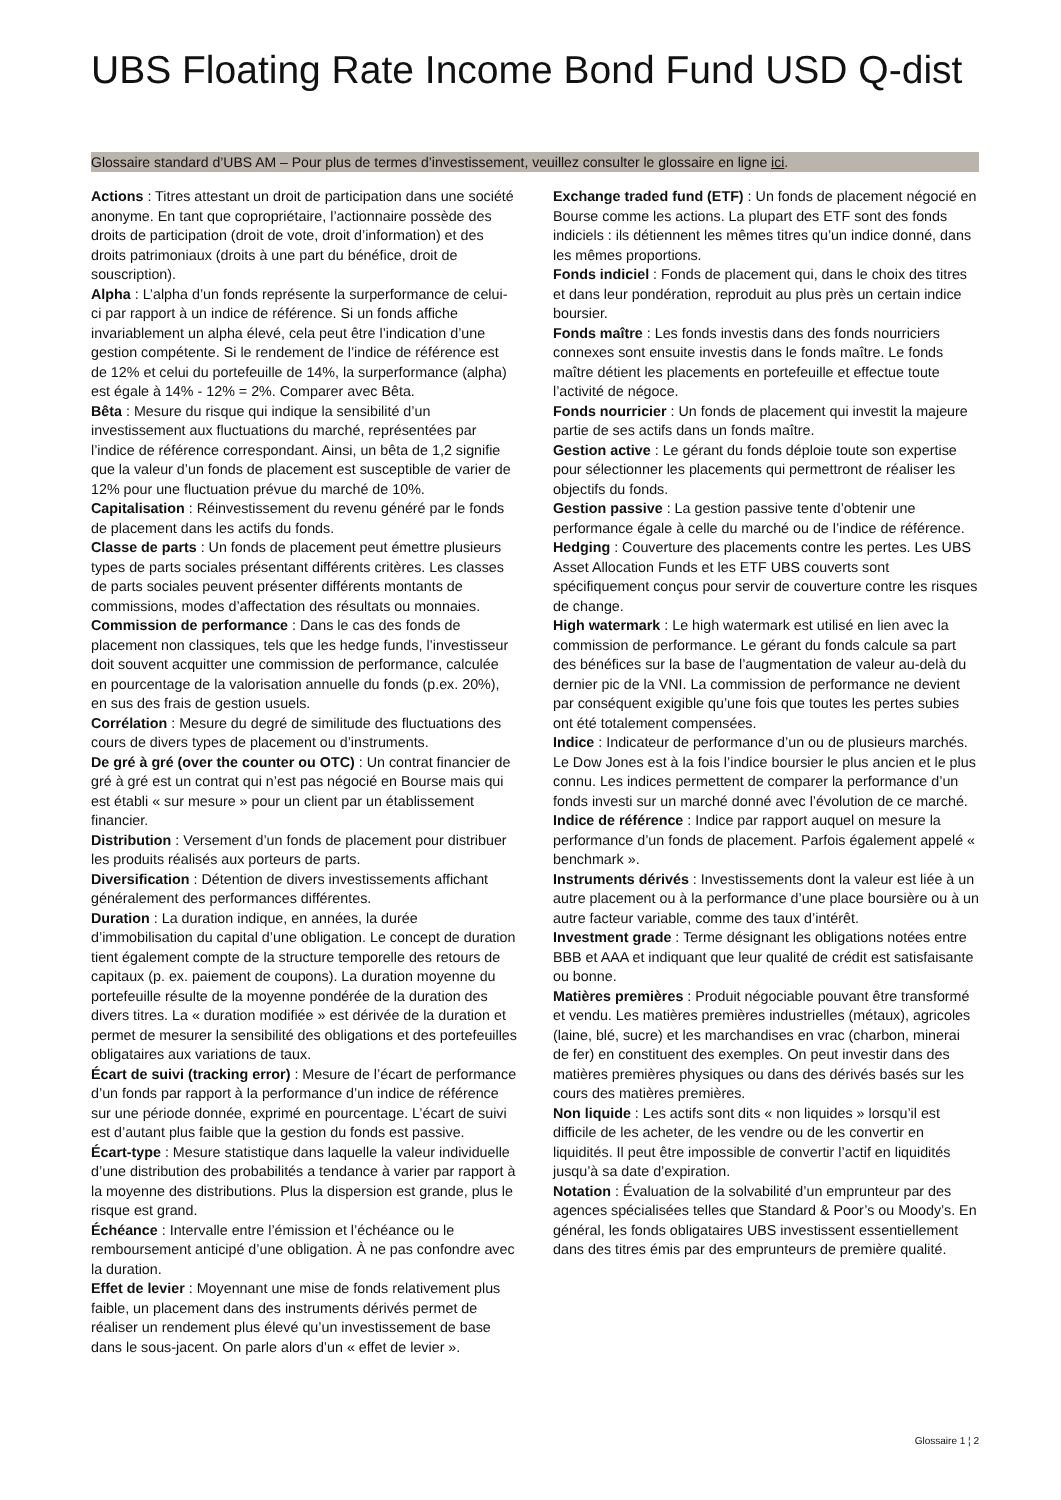UBS Floating Rate Income Bond Fund USD Q-dist
Glossaire standard d’UBS AM – Pour plus de termes d’investissement, veuillez consulter le glossaire en ligne ici.
Actions : Titres attestant un droit de participation dans une société anonyme. En tant que copropriétaire, l’actionnaire possède des droits de participation (droit de vote, droit d’information) et des droits patrimoniaux (droits à une part du bénéfice, droit de souscription).
Alpha : L’alpha d’un fonds représente la surperformance de celui-ci par rapport à un indice de référence. Si un fonds affiche invariablement un alpha élevé, cela peut être l’indication d’une gestion compétente. Si le rendement de l’indice de référence est de 12% et celui du portefeuille de 14%, la surperformance (alpha) est égale à 14% - 12% = 2%. Comparer avec Bêta.
Bêta : Mesure du risque qui indique la sensibilité d’un investissement aux fluctuations du marché, représentées par l’indice de référence correspondant. Ainsi, un bêta de 1,2 signifie que la valeur d’un fonds de placement est susceptible de varier de 12% pour une fluctuation prévue du marché de 10%.
Capitalisation : Réinvestissement du revenu généré par le fonds de placement dans les actifs du fonds.
Classe de parts : Un fonds de placement peut émettre plusieurs types de parts sociales présentant différents critères. Les classes de parts sociales peuvent présenter différents montants de commissions, modes d’affectation des résultats ou monnaies.
Commission de performance : Dans le cas des fonds de placement non classiques, tels que les hedge funds, l’investisseur doit souvent acquitter une commission de performance, calculée en pourcentage de la valorisation annuelle du fonds (p.ex. 20%), en sus des frais de gestion usuels.
Corrélation : Mesure du degré de similitude des fluctuations des cours de divers types de placement ou d’instruments.
De gré à gré (over the counter ou OTC) : Un contrat financier de gré à gré est un contrat qui n’est pas négocié en Bourse mais qui est établi « sur mesure » pour un client par un établissement financier.
Distribution : Versement d’un fonds de placement pour distribuer les produits réalisés aux porteurs de parts.
Diversification : Détention de divers investissements affichant généralement des performances différentes.
Duration : La duration indique, en années, la durée d’immobilisation du capital d’une obligation. Le concept de duration tient également compte de la structure temporelle des retours de capitaux (p. ex. paiement de coupons). La duration moyenne du portefeuille résulte de la moyenne pondérée de la duration des divers titres. La « duration modifiée » est dérivée de la duration et permet de mesurer la sensibilité des obligations et des portefeuilles obligataires aux variations de taux.
Écart de suivi (tracking error) : Mesure de l’écart de performance d’un fonds par rapport à la performance d’un indice de référence sur une période donnée, exprimé en pourcentage. L’écart de suivi est d’autant plus faible que la gestion du fonds est passive.
Écart-type : Mesure statistique dans laquelle la valeur individuelle d’une distribution des probabilités a tendance à varier par rapport à la moyenne des distributions. Plus la dispersion est grande, plus le risque est grand.
Échéance : Intervalle entre l’émission et l’échéance ou le remboursement anticipé d’une obligation. À ne pas confondre avec la duration.
Effet de levier : Moyennant une mise de fonds relativement plus faible, un placement dans des instruments dérivés permet de réaliser un rendement plus élevé qu’un investissement de base dans le sous-jacent. On parle alors d’un « effet de levier ».
Exchange traded fund (ETF) : Un fonds de placement négocié en Bourse comme les actions. La plupart des ETF sont des fonds indiciels : ils détiennent les mêmes titres qu’un indice donné, dans les mêmes proportions.
Fonds indiciel : Fonds de placement qui, dans le choix des titres et dans leur pondération, reproduit au plus près un certain indice boursier.
Fonds maître : Les fonds investis dans des fonds nourriciers connexes sont ensuite investis dans le fonds maître. Le fonds maître détient les placements en portefeuille et effectue toute l’activité de négoce.
Fonds nourricier : Un fonds de placement qui investit la majeure partie de ses actifs dans un fonds maître.
Gestion active : Le gérant du fonds déploie toute son expertise pour sélectionner les placements qui permettront de réaliser les objectifs du fonds.
Gestion passive : La gestion passive tente d’obtenir une performance égale à celle du marché ou de l’indice de référence.
Hedging : Couverture des placements contre les pertes. Les UBS Asset Allocation Funds et les ETF UBS couverts sont spécifiquement conçus pour servir de couverture contre les risques de change.
High watermark : Le high watermark est utilisé en lien avec la commission de performance. Le gérant du fonds calcule sa part des bénéfices sur la base de l’augmentation de valeur au-delà du dernier pic de la VNI. La commission de performance ne devient par conséquent exigible qu’une fois que toutes les pertes subies ont été totalement compensées.
Indice : Indicateur de performance d’un ou de plusieurs marchés. Le Dow Jones est à la fois l’indice boursier le plus ancien et le plus connu. Les indices permettent de comparer la performance d’un fonds investi sur un marché donné avec l’évolution de ce marché.
Indice de référence : Indice par rapport auquel on mesure la performance d’un fonds de placement. Parfois également appelé « benchmark ».
Instruments dérivés : Investissements dont la valeur est liée à un autre placement ou à la performance d’une place boursière ou à un autre facteur variable, comme des taux d’intérêt.
Investment grade : Terme désignant les obligations notées entre BBB et AAA et indiquant que leur qualité de crédit est satisfaisante ou bonne.
Matières premières : Produit négociable pouvant être transformé et vendu. Les matières premières industrielles (métaux), agricoles (laine, blé, sucre) et les marchandises en vrac (charbon, minerai de fer) en constituent des exemples. On peut investir dans des matières premières physiques ou dans des dérivés basés sur les cours des matières premières.
Non liquide : Les actifs sont dits « non liquides » lorsqu’il est difficile de les acheter, de les vendre ou de les convertir en liquidités. Il peut être impossible de convertir l’actif en liquidités jusqu’à sa date d’expiration.
Notation : Évaluation de la solvabilité d’un emprunteur par des agences spécialisées telles que Standard & Poor’s ou Moody’s. En général, les fonds obligataires UBS investissent essentiellement dans des titres émis par des emprunteurs de première qualité.
Glossaire 1 ¦ 2